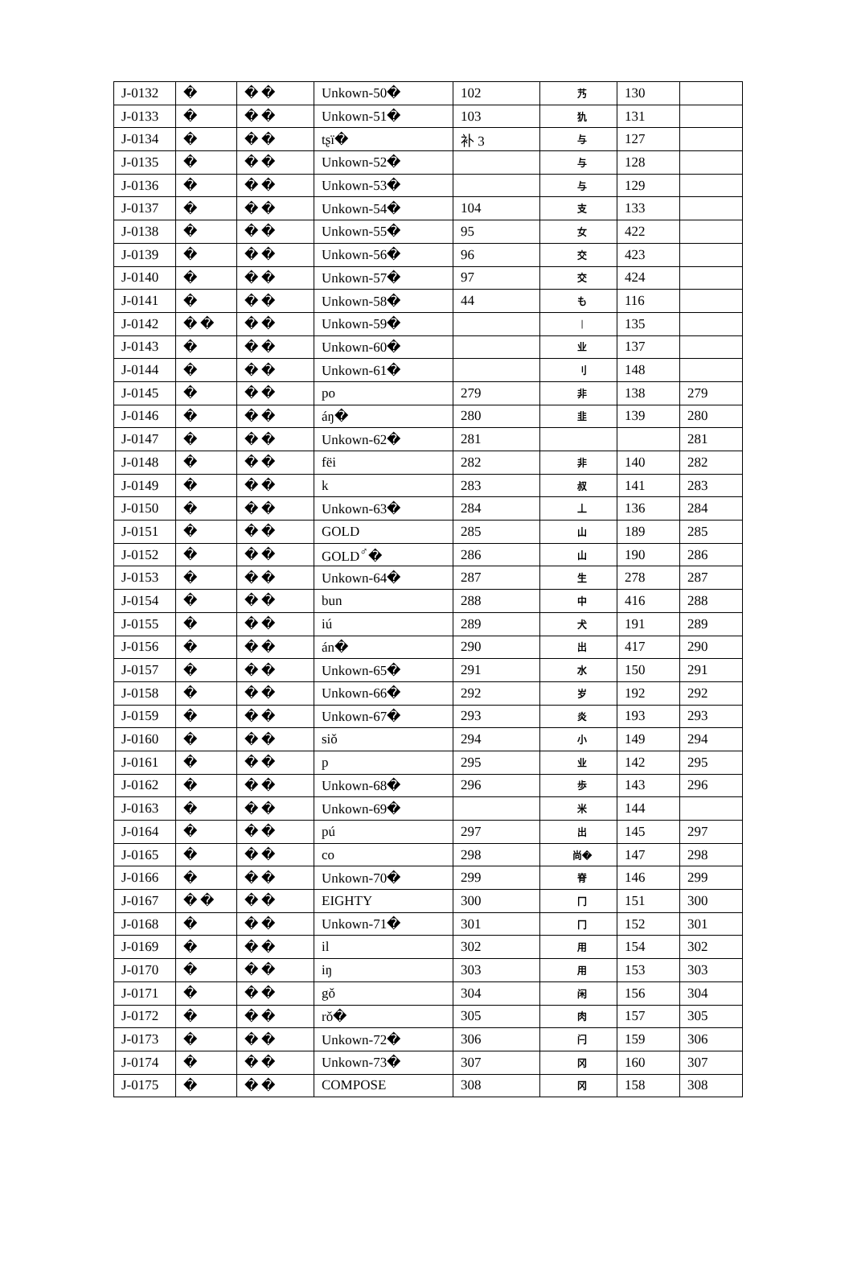| J-0132 | � | � � | Unkown-50� | 102 | 艿 | 130 | |
| J-0133 | � | � � | Unkown-51� | 103 | 犰 | 131 | |
| J-0134 | � | � � | tʂï� | 补 3 | 与 | 127 | |
| J-0135 | � | � � | Unkown-52� | | 与 | 128 | |
| J-0136 | � | � � | Unkown-53� | | 与 | 129 | |
| J-0137 | � | � � | Unkown-54� | 104 | 支 | 133 | |
| J-0138 | � | � � | Unkown-55� | 95 | 女 | 422 | |
| J-0139 | � | � � | Unkown-56� | 96 | 交 | 423 | |
| J-0140 | � | � � | Unkown-57� | 97 | 交 | 424 | |
| J-0141 | � | � � | Unkown-58� | 44 | も | 116 | |
| J-0142 | � � | � � | Unkown-59� | | / | 135 | |
| J-0143 | � | � � | Unkown-60� | | 业 | 137 | |
| J-0144 | � | � � | Unkown-61� | | 刂 | 148 | |
| J-0145 | � | � � | po | 279 | 非 | 138 | 279 |
| J-0146 | � | � � | áŋ� | 280 | 韭 | 139 | 280 |
| J-0147 | � | � � | Unkown-62� | 281 | | | 281 |
| J-0148 | � | � � | fëi | 282 | 非 | 140 | 282 |
| J-0149 | � | � � | k | 283 | 叔 | 141 | 283 |
| J-0150 | � | � � | Unkown-63� | 284 | 丄 | 136 | 284 |
| J-0151 | � | � � | GOLD | 285 | 山 | 189 | 285 |
| J-0152 | � | � � | GOLD<sup>♂</sup>� | 286 | 山 | 190 | 286 |
| J-0153 | � | � � | Unkown-64� | 287 | 生 | 278 | 287 |
| J-0154 | � | � � | bun | 288 | 中 | 416 | 288 |
| J-0155 | � | � � | iú | 289 | 犬 | 191 | 289 |
| J-0156 | � | � � | án� | 290 | 出 | 417 | 290 |
| J-0157 | � | � � | Unkown-65� | 291 | 水 | 150 | 291 |
| J-0158 | � | � � | Unkown-66� | 292 | 岁 | 192 | 292 |
| J-0159 | � | � � | Unkown-67� | 293 | 炎 | 193 | 293 |
| J-0160 | � | � � | siǒ | 294 | 小 | 149 | 294 |
| J-0161 | � | � � | p | 295 | 业 | 142 | 295 |
| J-0162 | � | � � | Unkown-68� | 296 | 歩 | 143 | 296 |
| J-0163 | � | � � | Unkown-69� | | 米 | 144 | |
| J-0164 | � | � � | pú | 297 | 出 | 145 | 297 |
| J-0165 | � | � � | co | 298 | 尚� | 147 | 298 |
| J-0166 | � | � � | Unkown-70� | 299 | 脊 | 146 | 299 |
| J-0167 | � � | � � | EIGHTY | 300 | 冂 | 151 | 300 |
| J-0168 | � | � � | Unkown-71� | 301 | 冂 | 152 | 301 |
| J-0169 | � | � � | il | 302 | 用 | 154 | 302 |
| J-0170 | � | � � | iŋ | 303 | 用 | 153 | 303 |
| J-0171 | � | � � | gǒ | 304 | 闲 | 156 | 304 |
| J-0172 | � | � � | rǒ� | 305 | 肉 | 157 | 305 |
| J-0173 | � | � � | Unkown-72� | 306 | 闩 | 159 | 306 |
| J-0174 | � | � � | Unkown-73� | 307 | 冈 | 160 | 307 |
| J-0175 | � | � � | COMPOSE | 308 | 冈 | 158 | 308 |